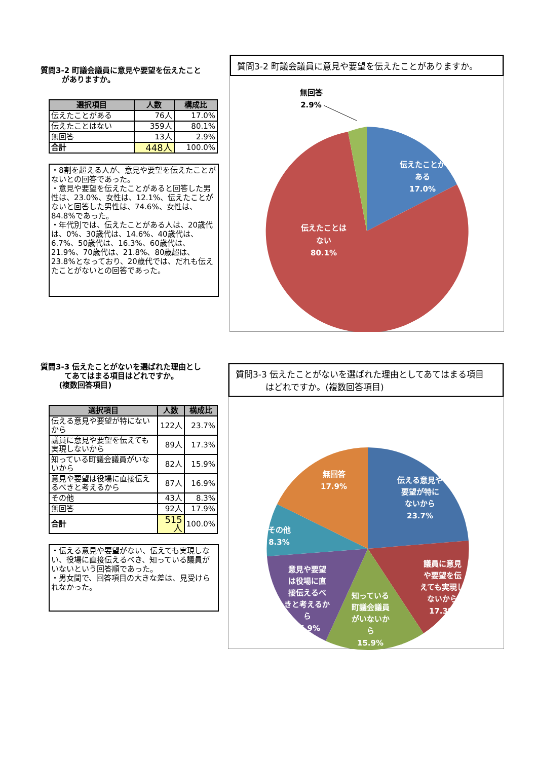質問3-2 町議会議員に意見や要望を伝えたこと
がありますか。
| 選択項目 | 人数 | 構成比 |
| --- | --- | --- |
| 伝えたことがある | 76人 | 17.0% |
| 伝えたことはない | 359人 | 80.1% |
| 無回答 | 13人 | 2.9% |
| 合計 | 448人 | 100.0% |
・8割を超える人が、意見や要望を伝えたことがないとの回答であった。
・意見や要望を伝えたことがあると回答した男性は、23.0%、女性は、12.1%、伝えたことがないと回答した男性は、74.6%、女性は、84.8%であった。
・年代別では、伝えたことがある人は、20歳代は、0%、30歳代は、14.6%、40歳代は、6.7%、50歳代は、16.3%、60歳代は、21.9%、70歳代は、21.8%、80歳超は、23.8%となっており、20歳代では、だれも伝えたことがないとの回答であった。
質問3-2 町議会議員に意見や要望を伝えたことがありますか。
伝えたことが
ある
17.0%
伝えたことは
ない
80.1%
無回答
2.9%
質問3-3 伝えたことがないを選ばれた理由とし
てあてはまる項目はどれですか。
(複数回答項目)
| 選択項目 | 人数 | 構成比 |
| --- | --- | --- |
| 伝える意見や要望が特にないから | 122人 | 23.7% |
| 議員に意見や要望を伝えても実現しないから | 89人 | 17.3% |
| 知っている町議会議員がいないから | 82人 | 15.9% |
| 意見や要望は役場に直接伝えるべきと考えるから | 87人 | 16.9% |
| その他 | 43人 | 8.3% |
| 無回答 | 92人 | 17.9% |
| 合計 | 515人 | 100.0% |
・伝える意見や要望がない、伝えても実現しない、役場に直接伝えるべき、知っている議員がいないという回答順であった。
・男女間で、回答項目の大きな差は、見受けられなかった。
質問3-3 伝えたことがないを選ばれた理由としてあてはまる項目
はどれですか。(複数回答項目)
伝える意見や
要望が特に
ないから
23.7%
議員に意見
や要望を伝
えても実現し
ないから
17.3%
知っている
町議会議員
がいないか
ら
15.9%
意見や要望
は役場に直
接伝えるべ
きと考えるか
ら
16.9%
その他
8.3%
無回答
17.9%